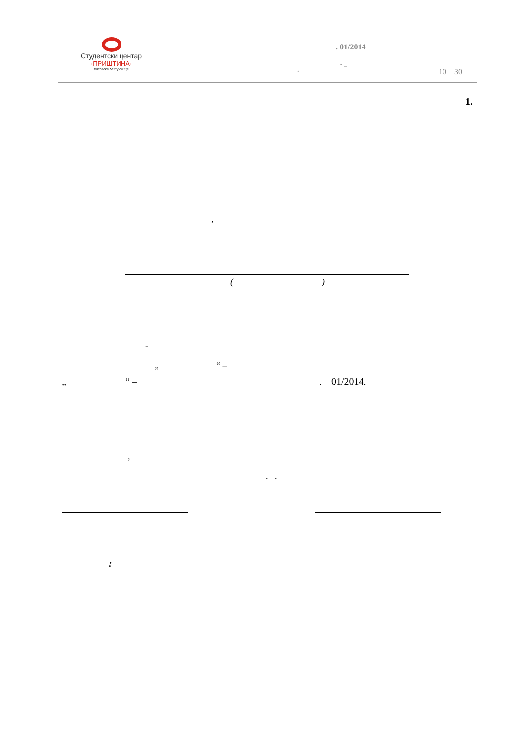Студентски центар
·ПРИШТИНА·
Косовска Митровица
. 01/2014
„ “ –
10 30
1.
,
( )
-
„ “ –
„ “ – . 01/2014.
,
. .
: